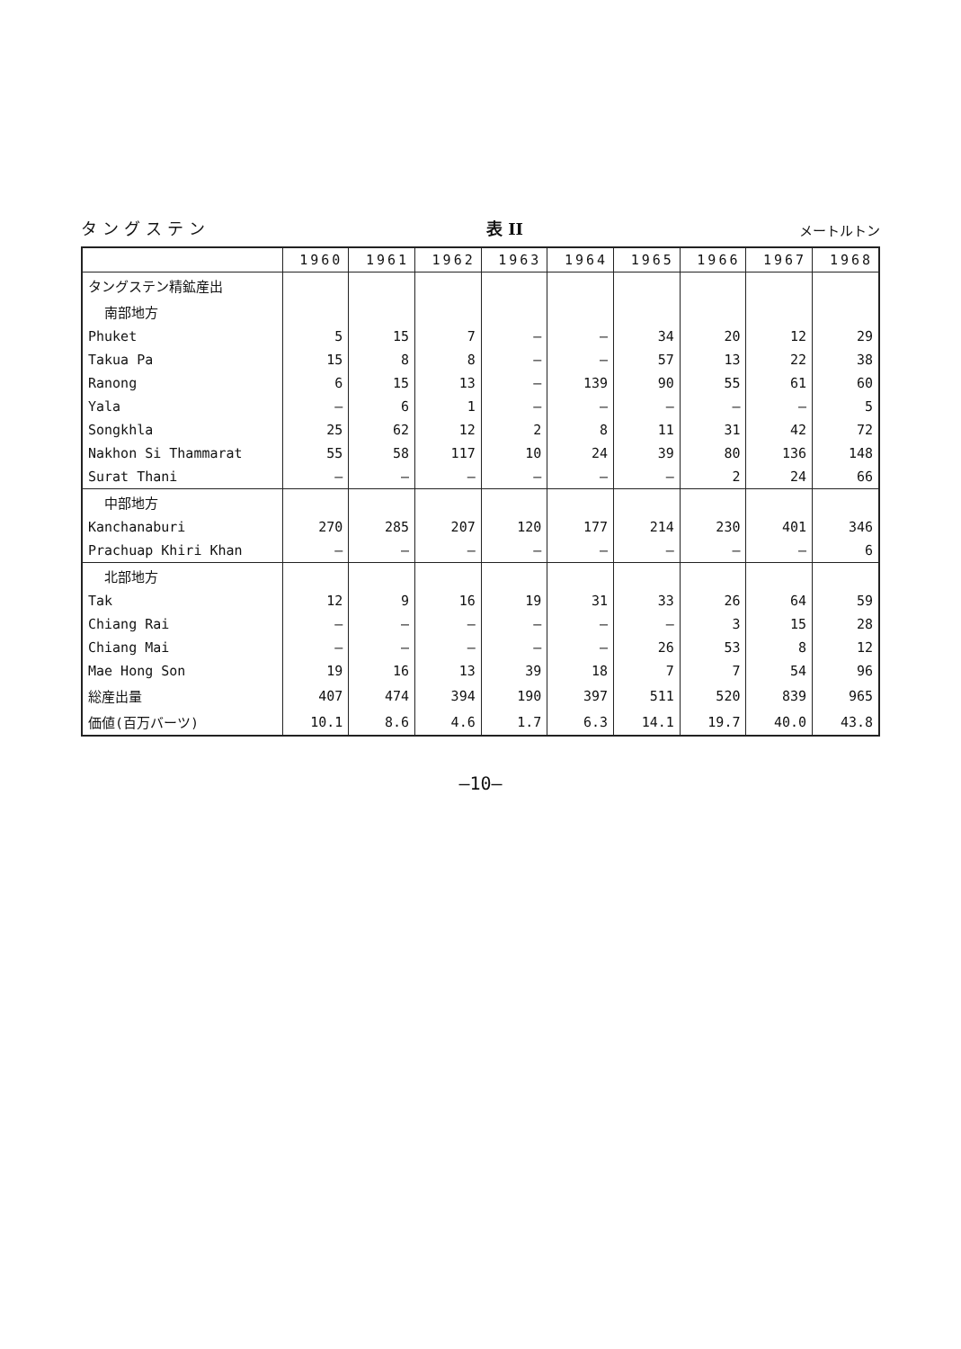タングステン 表 II メートルトン
| | 1960 | 1961 | 1962 | 1963 | 1964 | 1965 | 1966 | 1967 | 1968 |
| --- | --- | --- | --- | --- | --- | --- | --- | --- | --- |
| タングステン精鉱産出 | | | | | | | | | |
| 南部地方 | | | | | | | | | |
| Phuket | 5 | 15 | 7 | — | — | 34 | 20 | 12 | 29 |
| Takua Pa | 15 | 8 | 8 | — | — | 57 | 13 | 22 | 38 |
| Ranong | 6 | 15 | 13 | — | 139 | 90 | 55 | 61 | 60 |
| Yala | — | 6 | 1 | — | — | — | — | — | 5 |
| Songkhla | 25 | 62 | 12 | 2 | 8 | 11 | 31 | 42 | 72 |
| Nakhon Si Thammarat | 55 | 58 | 117 | 10 | 24 | 39 | 80 | 136 | 148 |
| Surat Thani | — | — | — | — | — | — | 2 | 24 | 66 |
| 中部地方 | | | | | | | | | |
| Kanchanaburi | 270 | 285 | 207 | 120 | 177 | 214 | 230 | 401 | 346 |
| Prachuap Khiri Khan | — | — | — | — | — | — | — | — | 6 |
| 北部地方 | | | | | | | | | |
| Tak | 12 | 9 | 16 | 19 | 31 | 33 | 26 | 64 | 59 |
| Chiang Rai | — | — | — | — | — | — | 3 | 15 | 28 |
| Chiang Mai | — | — | — | — | — | 26 | 53 | 8 | 12 |
| Mae Hong Son | 19 | 16 | 13 | 39 | 18 | 7 | 7 | 54 | 96 |
| 総産出量 | 407 | 474 | 394 | 190 | 397 | 511 | 520 | 839 | 965 |
| 価値(百万バーツ) | 10.1 | 8.6 | 4.6 | 1.7 | 6.3 | 14.1 | 19.7 | 40.0 | 43.8 |
—10—